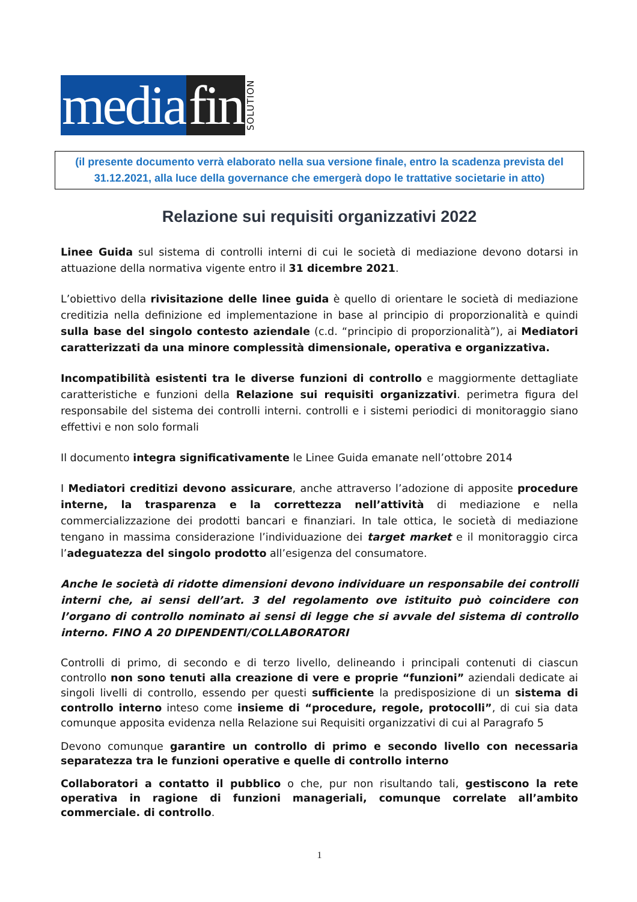media fin SOLUTION
(il presente documento verrà elaborato nella sua versione finale, entro la scadenza prevista del 31.12.2021, alla luce della governance che emergerà dopo le trattative societarie in atto)
Relazione sui requisiti organizzativi 2022
Linee Guida sul sistema di controlli interni di cui le società di mediazione devono dotarsi in attuazione della normativa vigente entro il 31 dicembre 2021.
L’obiettivo della rivisitazione delle linee guida è quello di orientare le società di mediazione creditizia nella definizione ed implementazione in base al principio di proporzionalità e quindi sulla base del singolo contesto aziendale (c.d. “principio di proporzionalità”), ai Mediatori caratterizzati da una minore complessità dimensionale, operativa e organizzativa.
Incompatibilità esistenti tra le diverse funzioni di controllo e maggiormente dettagliate caratteristiche e funzioni della Relazione sui requisiti organizzativi. perimetra figura del responsabile del sistema dei controlli interni. controlli e i sistemi periodici di monitoraggio siano effettivi e non solo formali
Il documento integra significativamente le Linee Guida emanate nell’ottobre 2014
I Mediatori creditizi devono assicurare, anche attraverso l’adozione di apposite procedure interne, la trasparenza e la correttezza nell’attività di mediazione e nella commercializzazione dei prodotti bancari e finanziari. In tale ottica, le società di mediazione tengano in massima considerazione l’individuazione dei target market e il monitoraggio circa l’adeguatezza del singolo prodotto all’esigenza del consumatore.
Anche le società di ridotte dimensioni devono individuare un responsabile dei controlli interni che, ai sensi dell’art. 3 del regolamento ove istituito può coincidere con l’organo di controllo nominato ai sensi di legge che si avvale del sistema di controllo interno. FINO A 20 DIPENDENTI/COLLABORATORI
Controlli di primo, di secondo e di terzo livello, delineando i principali contenuti di ciascun controllo non sono tenuti alla creazione di vere e proprie “funzioni” aziendali dedicate ai singoli livelli di controllo, essendo per questi sufficiente la predisposizione di un sistema di controllo interno inteso come insieme di “procedure, regole, protocolli”, di cui sia data comunque apposita evidenza nella Relazione sui Requisiti organizzativi di cui al Paragrafo 5
Devono comunque garantire un controllo di primo e secondo livello con necessaria separatezza tra le funzioni operative e quelle di controllo interno
Collaboratori a contatto il pubblico o che, pur non risultando tali, gestiscono la rete operativa in ragione di funzioni manageriali, comunque correlate all’ambito commerciale. di controllo.
1